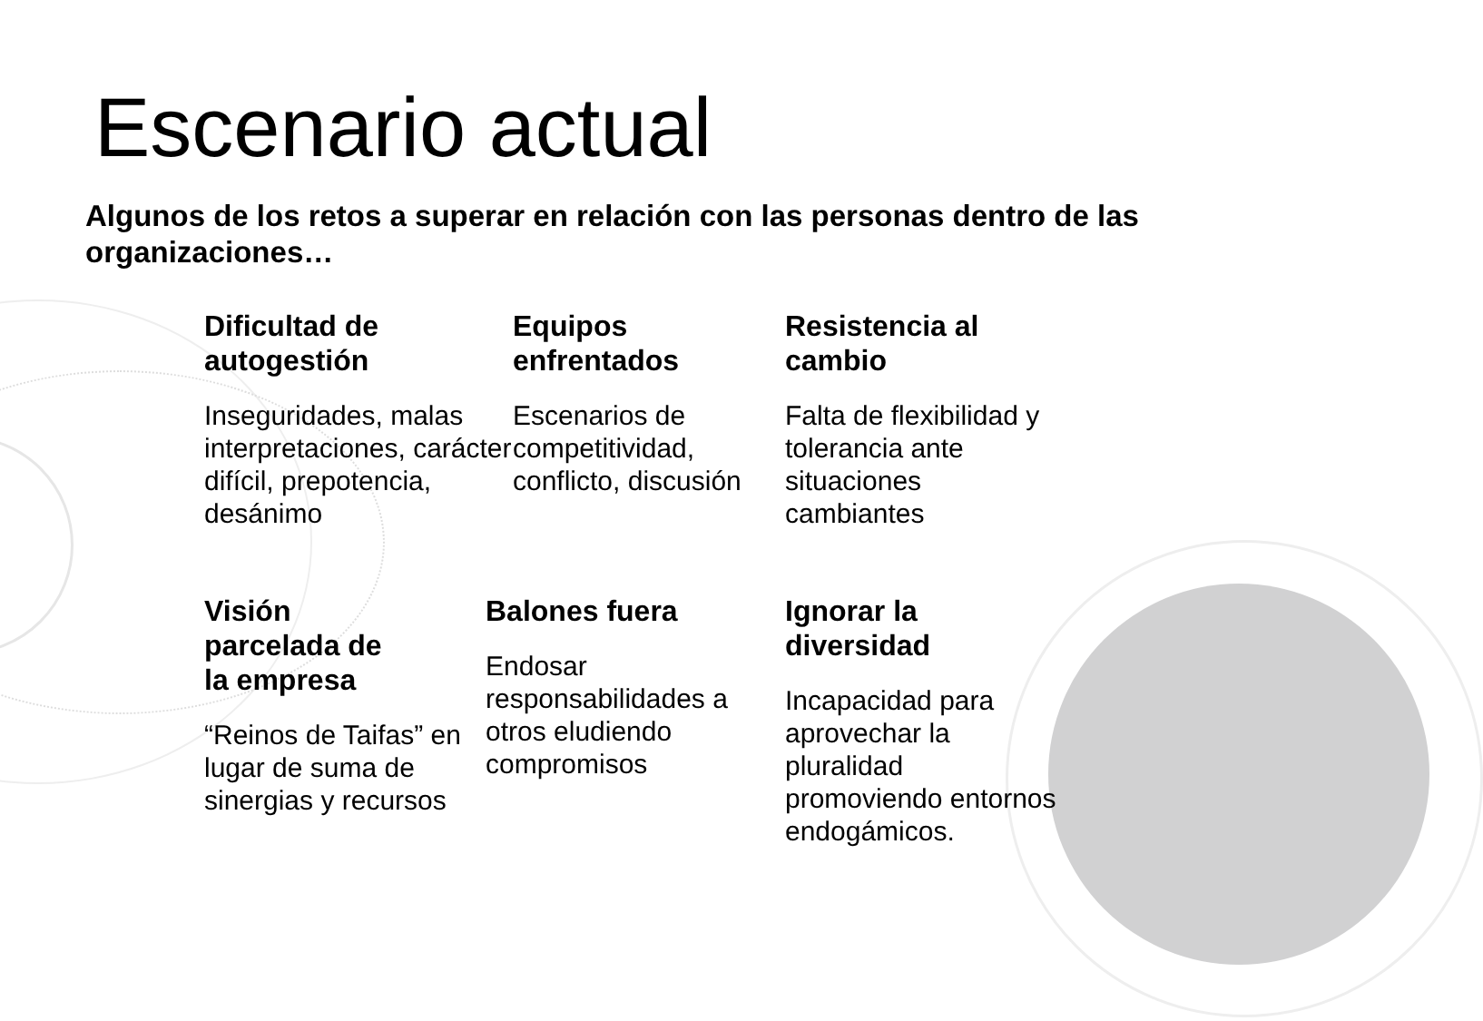Escenario actual
Algunos de los retos a superar en relación con las personas dentro de las organizaciones…
Dificultad de
autogestión
Inseguridades, malas interpretaciones, carácter difícil, prepotencia, desánimo
Equipos
enfrentados
Escenarios de competitividad, conflicto, discusión
Resistencia al
cambio
Falta de flexibilidad y tolerancia ante situaciones cambiantes
Visión
parcelada de
la empresa
“Reinos de Taifas” en lugar de suma de sinergias y recursos
Balones fuera
Endosar responsabilidades a otros eludiendo compromisos
Ignorar la
diversidad
Incapacidad para aprovechar la pluralidad promoviendo entornos endogámicos.